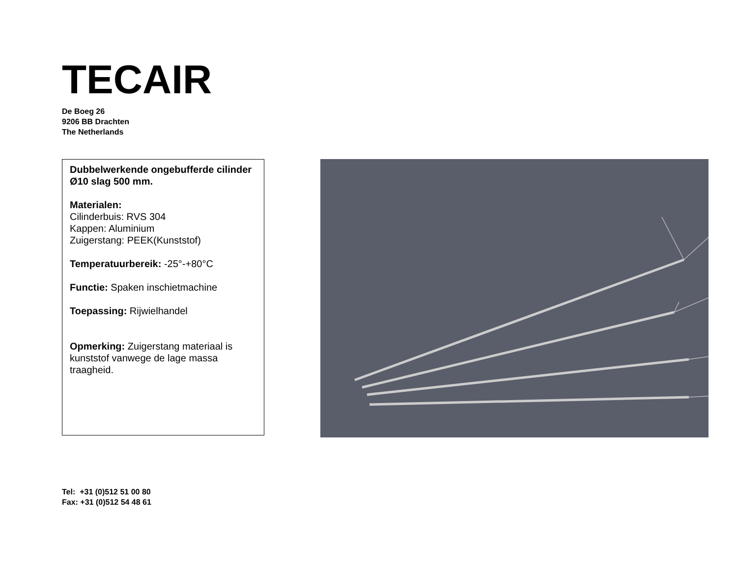TECAIR
De Boeg 26
9206 BB Drachten
The Netherlands
Dubbelwerkende ongebufferde cilinder Ø10 slag 500 mm.
Materialen:
Cilinderbuis: RVS 304
Kappen: Aluminium
Zuigerstang: PEEK(Kunststof)
Temperatuurbereik: -25°-+80°C
Functie: Spaken inschietmachine
Toepassing: Rijwielhandel
Opmerking: Zuigerstang materiaal is kunststof vanwege de lage massa traagheid.
Tel: +31 (0)512 51 00 80
Fax: +31 (0)512 54 48 61